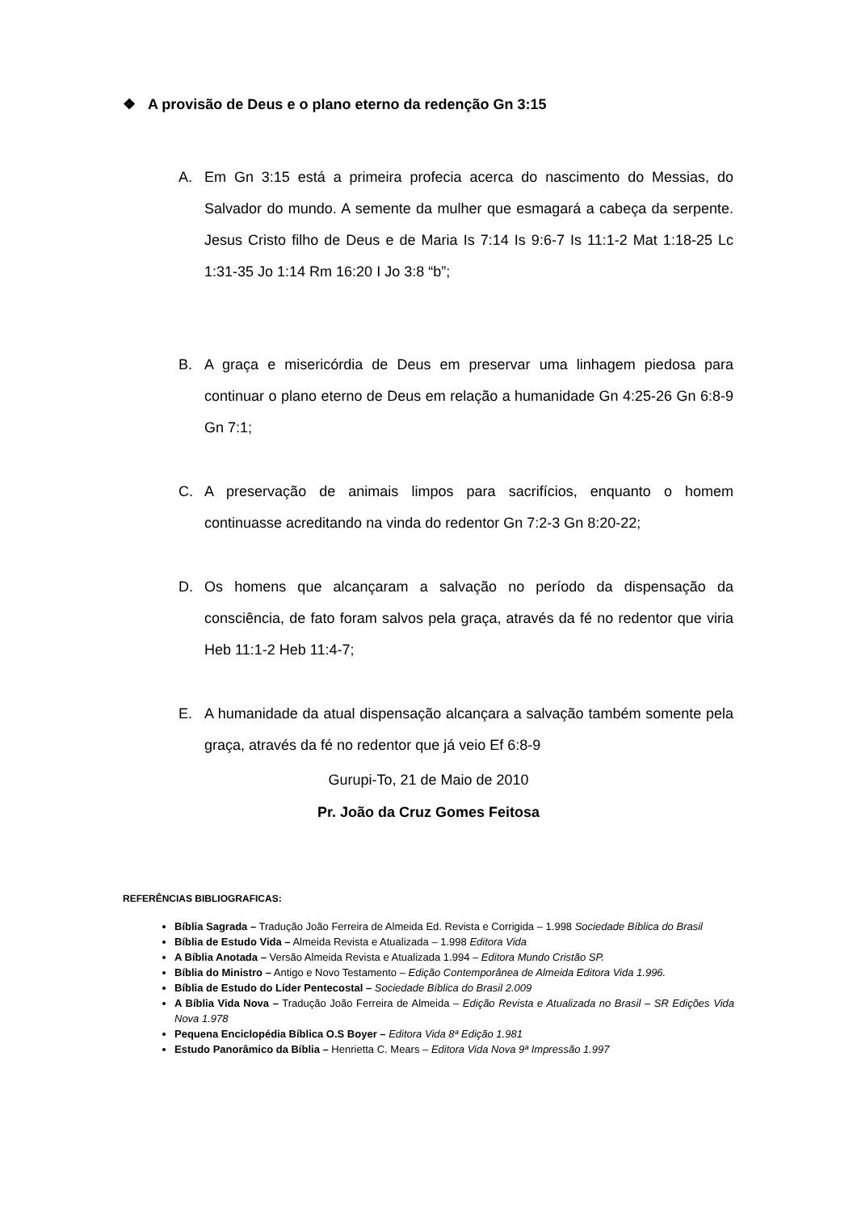❖ A provisão de Deus e o plano eterno da redenção Gn 3:15
A. Em Gn 3:15 está a primeira profecia acerca do nascimento do Messias, do Salvador do mundo. A semente da mulher que esmagará a cabeça da serpente. Jesus Cristo filho de Deus e de Maria Is 7:14 Is 9:6-7 Is 11:1-2 Mat 1:18-25 Lc 1:31-35 Jo 1:14 Rm 16:20 I Jo 3:8 “b”;
B. A graça e misericórdia de Deus em preservar uma linhagem piedosa para continuar o plano eterno de Deus em relação a humanidade Gn 4:25-26 Gn 6:8-9 Gn 7:1;
C. A preservação de animais limpos para sacrifícios, enquanto o homem continuasse acreditando na vinda do redentor Gn 7:2-3 Gn 8:20-22;
D. Os homens que alcançaram a salvação no período da dispensação da consciência, de fato foram salvos pela graça, através da fé no redentor que viria Heb 11:1-2 Heb 11:4-7;
E. A humanidade da atual dispensação alcançara a salvação também somente pela graça, através da fé no redentor que já veio Ef 6:8-9
Gurupi-To, 21 de Maio de 2010
Pr. João da Cruz Gomes Feitosa
REFERÊNCIAS BIBLIOGRAFICAS:
Bíblia Sagrada – Tradução João Ferreira de Almeida Ed. Revista e Corrigida – 1.998 Sociedade Bíblica do Brasil
Bíblia de Estudo Vida – Almeida Revista e Atualizada – 1.998 Editora Vida
A Bíblia Anotada – Versão Almeida Revista e Atualizada 1.994 – Editora Mundo Cristão SP.
Bíblia do Ministro – Antigo e Novo Testamento – Edição Contemporânea de Almeida Editora Vida 1.996.
Bíblia de Estudo do Líder Pentecostal – Sociedade Bíblica do Brasil 2.009
A Bíblia Vida Nova – Tradução João Ferreira de Almeida – Edição Revista e Atualizada no Brasil – SR Edições Vida Nova 1.978
Pequena Enciclopédia Bíblica O.S Boyer – Editora Vida 8ª Edição 1.981
Estudo Panorâmico da Bíblia – Henrietta C. Mears – Editora Vida Nova 9ª Impressão 1.997